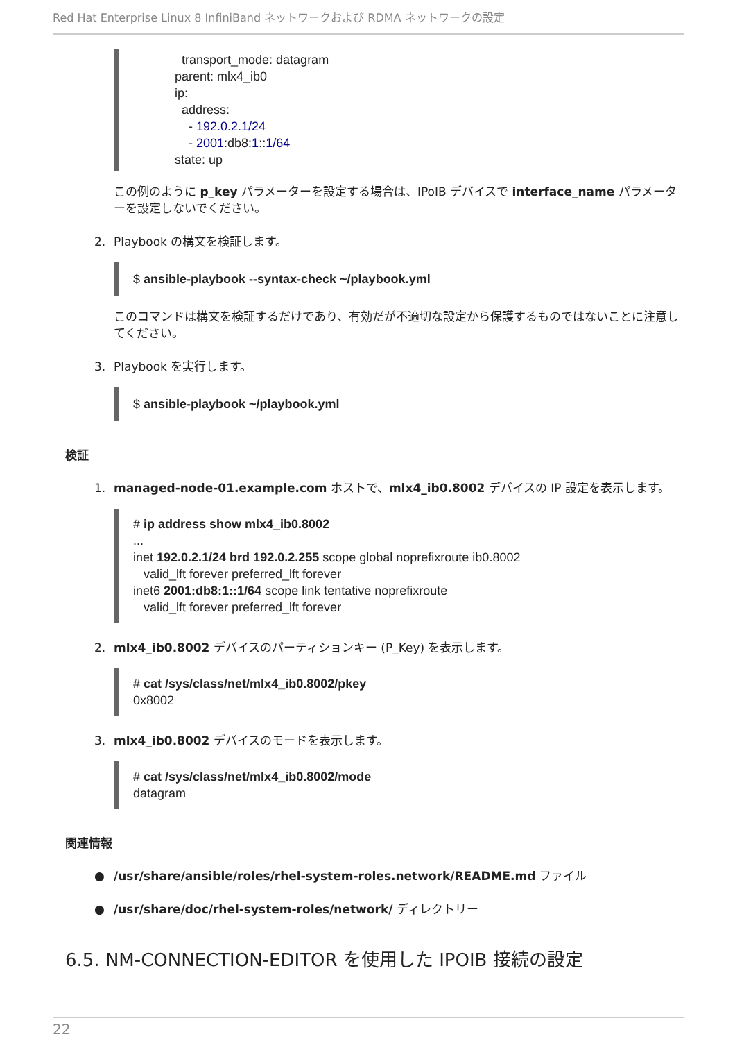Red Hat Enterprise Linux 8 InfiniBand ネットワークおよび RDMA ネットワークの設定
transport_mode: datagram parent: mlx4_ib0 ip: address: - 192.0.2.1/24 - 2001:db8:1::1/64 state: up
この例のように p_key パラメーターを設定する場合は、IPoIB デバイスで interface_name パラメーターを設定しないでください。
2. Playbook の構文を検証します。
$ ansible-playbook --syntax-check ~/playbook.yml
このコマンドは構文を検証するだけであり、有効だが不適切な設定から保護するものではないことに注意してください。
3. Playbook を実行します。
$ ansible-playbook ~/playbook.yml
検証
1. managed-node-01.example.com ホストで、mlx4_ib0.8002 デバイスの IP 設定を表示します。
# ip address show mlx4_ib0.8002 ... inet 192.0.2.1/24 brd 192.0.2.255 scope global noprefixroute ib0.8002 valid_lft forever preferred_lft forever inet6 2001:db8:1::1/64 scope link tentative noprefixroute valid_lft forever preferred_lft forever
2. mlx4_ib0.8002 デバイスのパーティションキー (P_Key) を表示します。
# cat /sys/class/net/mlx4_ib0.8002/pkey 0x8002
3. mlx4_ib0.8002 デバイスのモードを表示します。
# cat /sys/class/net/mlx4_ib0.8002/mode datagram
関連情報
● /usr/share/ansible/roles/rhel-system-roles.network/README.md ファイル
● /usr/share/doc/rhel-system-roles/network/ ディレクトリー
6.5. NM-CONNECTION-EDITOR を使用した IPOIB 接続の設定
22